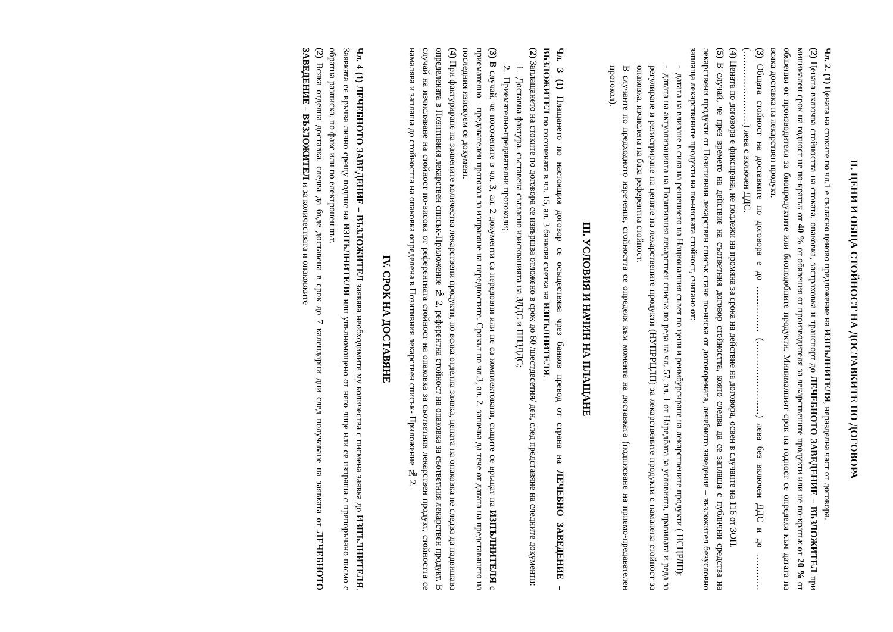II. ЦЕНИ И ОБЩА СТОЙНОСТ НА ДОСТАВКИТЕ ПО ДОГОВОРА
Чл. 2. (1) Цената на стоките по чл.1 е съгласно ценово предложение на ИЗПЪЛНИТЕЛЯ, неразделна част от договора.
(2) Цената включва стойността на стоката, опаковка, застраховка и транспорт до ЛЕЧЕБНОТО ЗАВЕДЕНИЕ – ВЪЗЛОЖИТЕЛ при минимален срок на годност не по-кратък от 40 % от обявения от производителя за лекарствените продукти или не по-кратък от 20 % от обявения от производителя за биопродуктите или биоподобните продукти. Минималният срок на годност се определя към датата на всяка доставка на лекарствен продукт.
(3) Общата стойност на доставките по договора е до …………… (……………………) лева без включен ДДС и до …………(……………………) лева с включен ДДС.
(4) Цената по договора е фиксирана, не подлежи на промяна за срока на действие на договора, освен в случаите на 116 от ЗОП.
(5) В случай, че през времето на действие на съответния договор стойността, която следва да се заплаща с публични средства на лекарствени продукти от Позитивния лекарствен списък стане по-ниска от договорената, лечебното заведение – възложител безусловно заплаща лекарствените продукти на по-ниската стойност, считано от:
- датата на влизане в сила на решението на Националния съвет по цени и реимбурсиране на лекарствените продукти ( НСЦРЛП);
- датата на актуализацията на Позитивния лекарствен списък по реда на чл. 57, ал. 1 от Наредбата за условията, правилата и реда за регулиране и регистриране на цените на лекарствените продукти (НУПРРЦЛП) за лекарствените продукти с намалена стойност за опаковка, изчислена на база референтна стойност.
В случаите по предходното изречение, стойността се определя към момента на доставката (подписване на приемо-предавателен протокол).
III. УСЛОВИЯ И НАЧИН НА ПЛАЩАНЕ
Чл. 3 (1) Плащането по настоящия договор се осъществява чрез банков превод от страна на ЛЕЧЕБНО ЗАВЕДЕНИЕ – ВЪЗЛОЖИТЕЛ по посочената в чл. 15, ал. 3 банкова сметка на ИЗПЪЛНИТЕЛЯ.
(2) Заплащането на стоките по договора се извършва отложено в срок до 60 /шестдесетия/ ден, след представяне на следните документи:
1. Доставна фактура, съставена съгласно изискванията на ЗДДС и ППЗДДС;
2. Приемателно-предавателни протоколи;
(3) В случай, че посочените в чл. 3, ал. 2 документи са нередовни или не са комплектовани, същите се връщат на ИЗПЪЛНИТЕЛЯ с приемателно – предавателен протокол за изправяне на нередностите. Срокът по чл.3, ал. 2. започва да тече от датата на представянето на последния изискуем се документ.
(4) При фактуриране на заявените количества лекарствени продукти, по всяка отделна заявка, цената на опаковка не следва да надвишава определената в Позитивния лекарствен списък-Приложение № 2, референтна стойност на опаковка за съответния лекарствен продукт. В случай на изчисляване на стойност по-висока от референтната стойност на опаковка за съответния лекарствен продукт, стойността се намалява и заплаща до стойността на опаковка определена в Позитивния лекарствен списък- Приложение № 2.
IV. СРОК НА ДОСТАВЯНЕ
Чл. 4 (1) ЛЕЧЕБНОТО ЗАВЕДЕНИЕ – ВЪЗЛОЖИТЕЛ заявява необходимите му количества с писмена заявка до ИЗПЪЛНИТЕЛЯ. Заявката се връчва лично срещу подпис на ИЗПЪЛНИТЕЛЯ или упълномощено от него лице или се изпраща с препоръчано писмо с обратна разписка, по факс или по електронен път.
(2) Всяка отделна доставка, следва да бъде доставена в срок до 7 календарни дни след получаване на заявката от ЛЕЧЕБНОТО ЗАВЕДЕНИЕ – ВЪЗЛОЖИТЕЛ и за количествата и опаковките